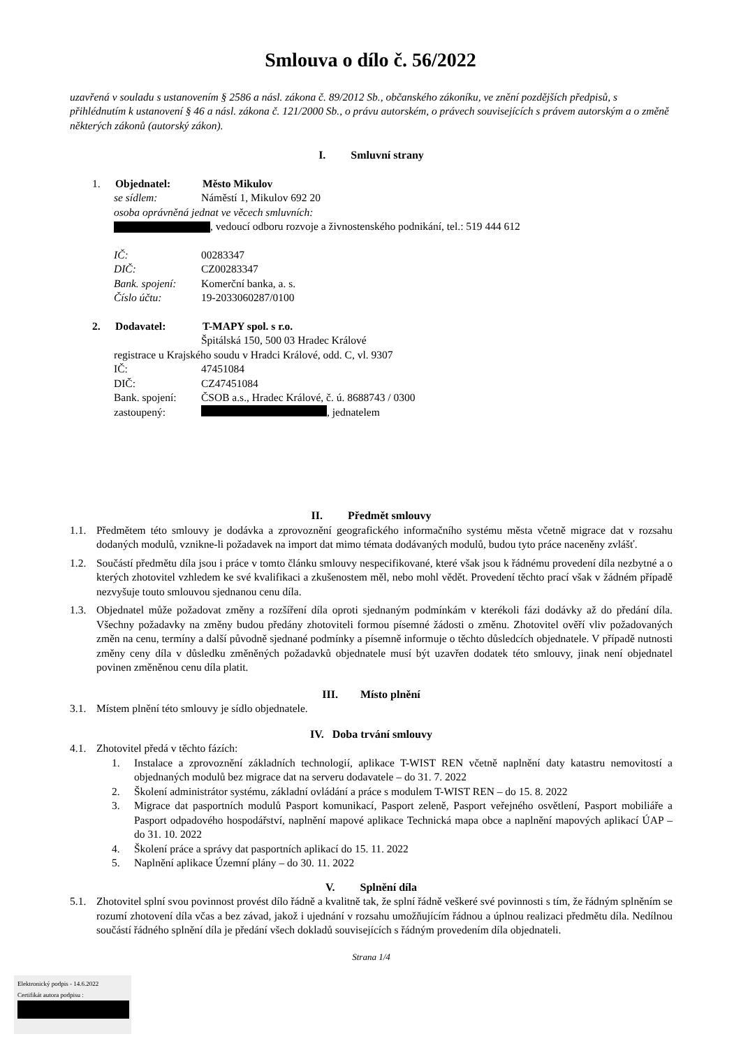Smlouva o dílo č. 56/2022
uzavřená v souladu s ustanovením § 2586 a násl. zákona č. 89/2012 Sb., občanského zákoníku, ve znění pozdějších předpisů, s přihlédnutím k ustanovení § 46 a násl. zákona č. 121/2000 Sb., o právu autorském, o právech souvisejících s právem autorským a o změně některých zákonů (autorský zákon).
I. Smluvní strany
1. Objednatel: Město Mikulov
se sídlem: Náměstí 1, Mikulov 692 20
osoba oprávněná jednat ve věcech smluvních:
, vedoucí odboru rozvoje a živnostenského podnikání, tel.: 519 444 612
IČ: 00283347
DIČ: CZ00283347
Bank. spojení: Komerční banka, a. s.
Číslo účtu: 19-2033060287/0100
2. Dodavatel: T-MAPY spol. s r.o.
Špitálská 150, 500 03 Hradec Králové
registrace u Krajského soudu v Hradci Králové, odd. C, vl. 9307
IČ: 47451084
DIČ: CZ47451084
Bank. spojení: ČSOB a.s., Hradec Králové, č. ú. 8688743 / 0300
zastoupený: , jednatelem
II. Předmět smlouvy
1.1. Předmětem této smlouvy je dodávka a zprovoznění geografického informačního systému města včetně migrace dat v rozsahu dodaných modulů, vznikne-li požadavek na import dat mimo témata dodávaných modulů, budou tyto práce naceněny zvlášť.
1.2. Součástí předmětu díla jsou i práce v tomto článku smlouvy nespecifikované, které však jsou k řádnému provedení díla nezbytné a o kterých zhotovitel vzhledem ke své kvalifikaci a zkušenostem měl, nebo mohl vědět. Provedení těchto prací však v žádném případě nezvyšuje touto smlouvou sjednanou cenu díla.
1.3. Objednatel může požadovat změny a rozšíření díla oproti sjednaným podmínkám v kterékoli fázi dodávky až do předání díla. Všechny požadavky na změny budou předány zhotoviteli formou písemné žádosti o změnu. Zhotovitel ověří vliv požadovaných změn na cenu, termíny a další původně sjednané podmínky a písemně informuje o těchto důsledcích objednatele. V případě nutnosti změny ceny díla v důsledku změněných požadavků objednatele musí být uzavřen dodatek této smlouvy, jinak není objednatel povinen změněnou cenu díla platit.
III. Místo plnění
3.1. Místem plnění této smlouvy je sídlo objednatele.
IV. Doba trvání smlouvy
4.1. Zhotovitel předá v těchto fázích:
1. Instalace a zprovoznění základních technologií, aplikace T-WIST REN včetně naplnění daty katastru nemovitostí a objednaných modulů bez migrace dat na serveru dodavatele – do 31. 7. 2022
2. Školení administrátor systému, základní ovládání a práce s modulem T-WIST REN – do 15. 8. 2022
3. Migrace dat pasportních modulů Pasport komunikací, Pasport zeleně, Pasport veřejného osvětlení, Pasport mobiliáře a Pasport odpadového hospodářství, naplnění mapové aplikace Technická mapa obce a naplnění mapových aplikací ÚAP – do 31. 10. 2022
4. Školení práce a správy dat pasportních aplikací do 15. 11. 2022
5. Naplnění aplikace Územní plány – do 30. 11. 2022
V. Splnění díla
5.1. Zhotovitel splní svou povinnost provést dílo řádně a kvalitně tak, že splní řádně veškeré své povinnosti s tím, že řádným splněním se rozumí zhotovení díla včas a bez závad, jakož i ujednání v rozsahu umožňujícím řádnou a úplnou realizaci předmětu díla. Nedílnou součástí řádného splnění díla je předání všech dokladů souvisejících s řádným provedením díla objednateli.
Strana 1/4
Elektronický podpis - 14.6.2022
Certifikát autora podpisu :